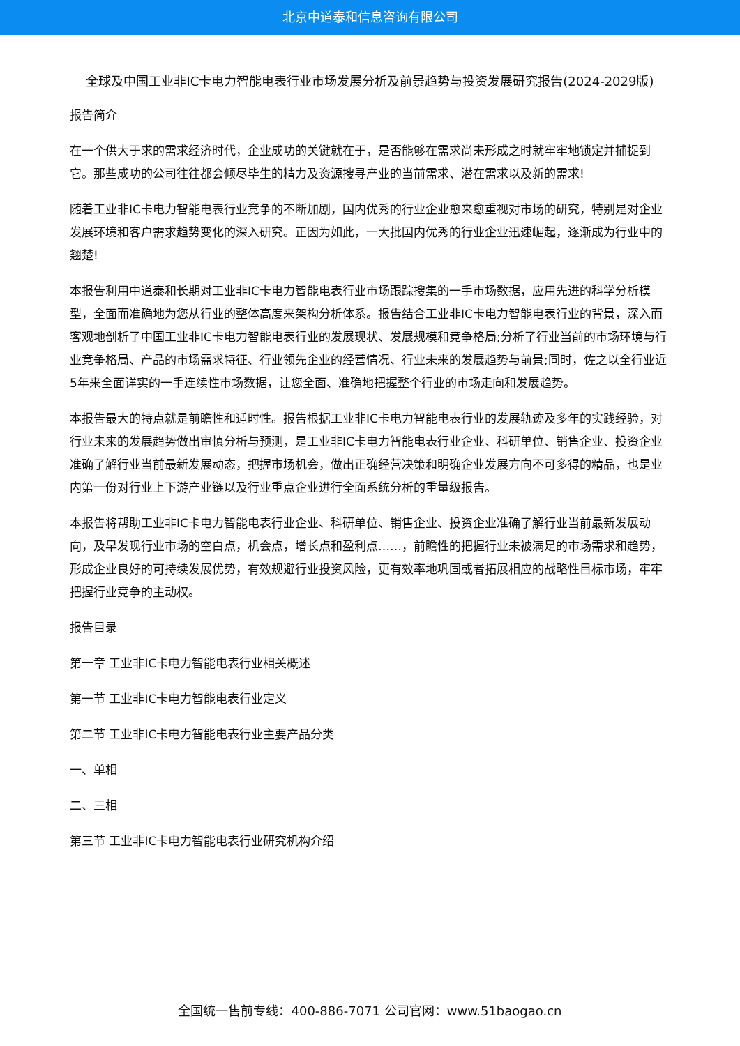北京中道泰和信息咨询有限公司
全球及中国工业非IC卡电力智能电表行业市场发展分析及前景趋势与投资发展研究报告(2024-2029版)
报告简介
在一个供大于求的需求经济时代，企业成功的关键就在于，是否能够在需求尚未形成之时就牢牢地锁定并捕捉到它。那些成功的公司往往都会倾尽毕生的精力及资源搜寻产业的当前需求、潜在需求以及新的需求!
随着工业非IC卡电力智能电表行业竞争的不断加剧，国内优秀的行业企业愈来愈重视对市场的研究，特别是对企业发展环境和客户需求趋势变化的深入研究。正因为如此，一大批国内优秀的行业企业迅速崛起，逐渐成为行业中的翘楚!
本报告利用中道泰和长期对工业非IC卡电力智能电表行业市场跟踪搜集的一手市场数据，应用先进的科学分析模型，全面而准确地为您从行业的整体高度来架构分析体系。报告结合工业非IC卡电力智能电表行业的背景，深入而客观地剖析了中国工业非IC卡电力智能电表行业的发展现状、发展规模和竞争格局;分析了行业当前的市场环境与行业竞争格局、产品的市场需求特征、行业领先企业的经营情况、行业未来的发展趋势与前景;同时，佐之以全行业近5年来全面详实的一手连续性市场数据，让您全面、准确地把握整个行业的市场走向和发展趋势。
本报告最大的特点就是前瞻性和适时性。报告根据工业非IC卡电力智能电表行业的发展轨迹及多年的实践经验，对行业未来的发展趋势做出审慎分析与预测，是工业非IC卡电力智能电表行业企业、科研单位、销售企业、投资企业准确了解行业当前最新发展动态，把握市场机会，做出正确经营决策和明确企业发展方向不可多得的精品，也是业内第一份对行业上下游产业链以及行业重点企业进行全面系统分析的重量级报告。
本报告将帮助工业非IC卡电力智能电表行业企业、科研单位、销售企业、投资企业准确了解行业当前最新发展动向，及早发现行业市场的空白点，机会点，增长点和盈利点……，前瞻性的把握行业未被满足的市场需求和趋势，形成企业良好的可持续发展优势，有效规避行业投资风险，更有效率地巩固或者拓展相应的战略性目标市场，牢牢把握行业竞争的主动权。
报告目录
第一章 工业非IC卡电力智能电表行业相关概述
第一节 工业非IC卡电力智能电表行业定义
第二节 工业非IC卡电力智能电表行业主要产品分类
一、单相
二、三相
第三节 工业非IC卡电力智能电表行业研究机构介绍
全国统一售前专线：400-886-7071 公司官网：www.51baogao.cn